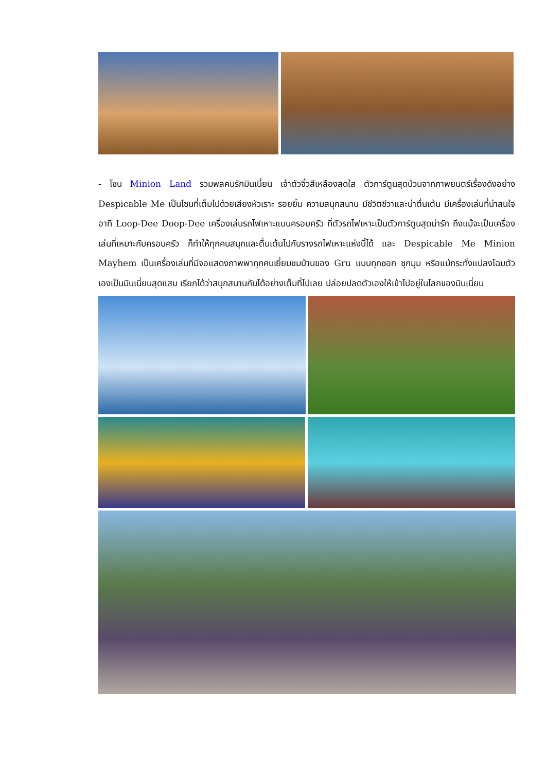- โซน Minion Land รวมพลคนรักมินเนี่ยน เจ้าตัวจิ๋วสีเหลืองสดใส ตัวการ์ตูนสุดป่วนจากภาพยนตร์เรื่องดังอย่าง Despicable Me เป็นโซนที่เต็มไปด้วยเสียงหัวเราะ รอยยิ้ม ความสนุกสนาน มีชีวิตชีวาและน่าตื่นเต้น มีเครื่องเล่นที่น่าสนใจ อาทิ Loop-Dee Doop-Dee เครื่องเล่นรถไฟเหาะแบบครอบครัว ที่ตัวรถไฟเหาะเป็นตัวการ์ตูนสุดน่ารัก ถึงแม้จะเป็นเครื่องเล่นที่เหมาะกับครอบครัว ก็ทำให้ทุกคนสนุกและตื่นเต้นไปกับรางรถไฟเหาะแห่งนี้ได้ และ Despicable Me Minion Mayhem เป็นเครื่องเล่นที่มีจอแสดงภาพพาทุกคนเยี่ยมชมบ้านของ Gru แบบทุกซอก ซุกมุม หรือแม้กระทั่งแปลงโฉมตัวเองเป็นมินเนี่ยนสุดแสบ เรียกได้ว่าสนุกสนานกันได้อย่างเต็มที่ไปเลย ปล่อยปลดตัวเองให้เข้าไปอยู่ในโลกของมินเนี่ยน